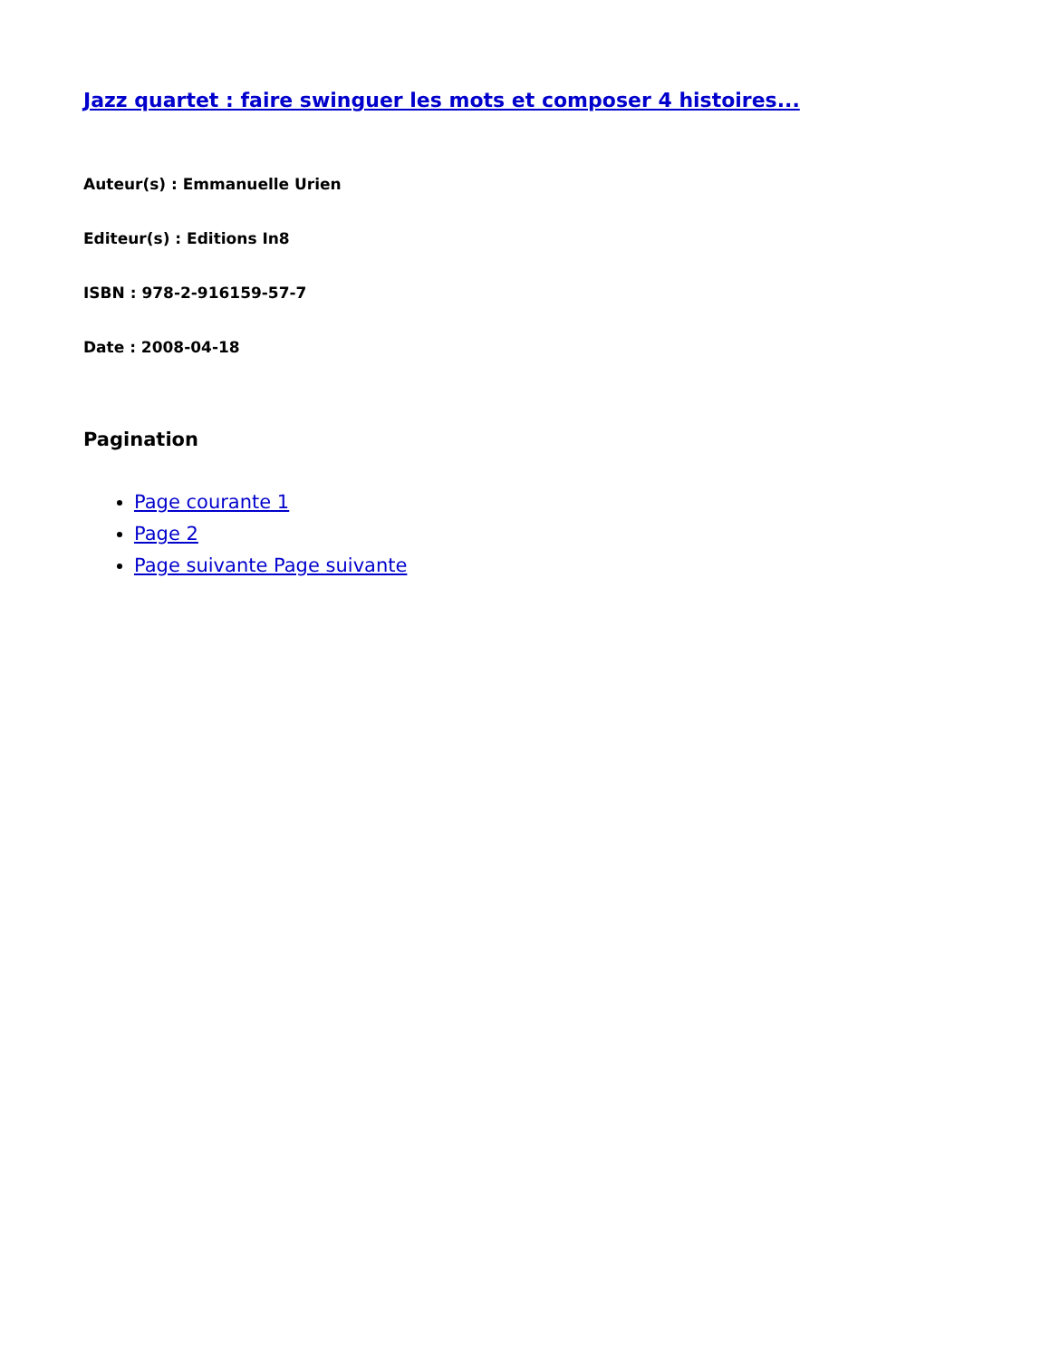Jazz quartet : faire swinguer les mots et composer 4 histoires...
Auteur(s) : Emmanuelle Urien
Editeur(s) : Editions In8
ISBN : 978-2-916159-57-7
Date : 2008-04-18
Pagination
Page courante 1
Page 2
Page suivante Page suivante